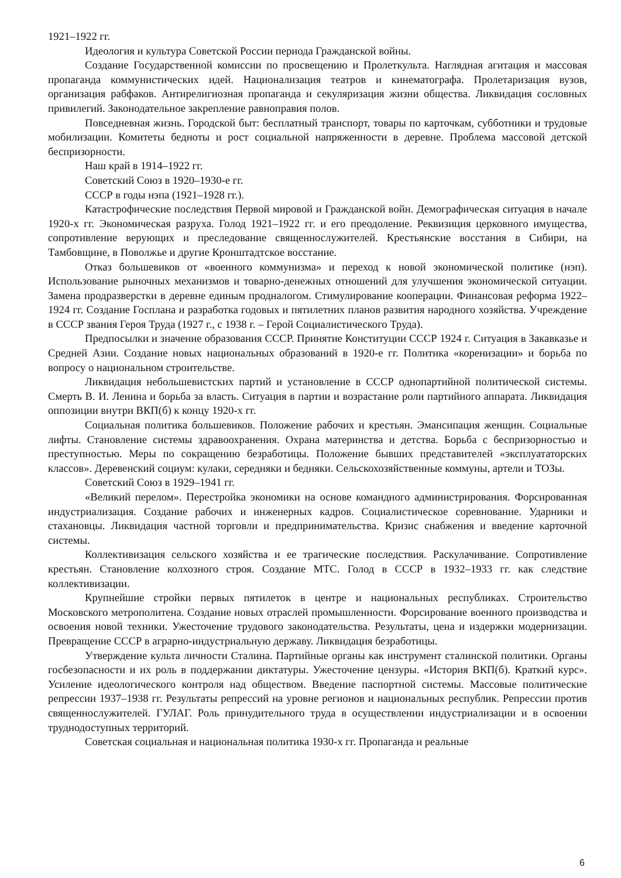1921–1922 гг.
Идеология и культура Советской России периода Гражданской войны.
Создание Государственной комиссии по просвещению и Пролеткульта. Наглядная агитация и массовая пропаганда коммунистических идей. Национализация театров и кинематографа. Пролетаризация вузов, организация рабфаков. Антирелигиозная пропаганда и секуляризация жизни общества. Ликвидация сословных привилегий. Законодательное закрепление равноправия полов.
Повседневная жизнь. Городской быт: бесплатный транспорт, товары по карточкам, субботники и трудовые мобилизации. Комитеты бедноты и рост социальной напряженности в деревне. Проблема массовой детской беспризорности.
Наш край в 1914–1922 гг.
Советский Союз в 1920–1930-е гг.
СССР в годы нэпа (1921–1928 гг.).
Катастрофические последствия Первой мировой и Гражданской войн. Демографическая ситуация в начале 1920-х гг. Экономическая разруха. Голод 1921–1922 гг. и его преодоление. Реквизиция церковного имущества, сопротивление верующих и преследование священнослужителей. Крестьянские восстания в Сибири, на Тамбовщине, в Поволжье и другие Кронштадтское восстание.
Отказ большевиков от «военного коммунизма» и переход к новой экономической политике (нэп). Использование рыночных механизмов и товарно-денежных отношений для улучшения экономической ситуации. Замена продразверстки в деревне единым продналогом. Стимулирование кооперации. Финансовая реформа 1922–1924 гг. Создание Госплана и разработка годовых и пятилетних планов развития народного хозяйства. Учреждение в СССР звания Героя Труда (1927 г., с 1938 г. – Герой Социалистического Труда).
Предпосылки и значение образования СССР. Принятие Конституции СССР 1924 г. Ситуация в Закавказье и Средней Азии. Создание новых национальных образований в 1920-е гг. Политика «коренизации» и борьба по вопросу о национальном строительстве.
Ликвидация небольшевистских партий и установление в СССР однопартийной политической системы. Смерть В. И. Ленина и борьба за власть. Ситуация в партии и возрастание роли партийного аппарата. Ликвидация оппозиции внутри ВКП(б) к концу 1920-х гг.
Социальная политика большевиков. Положение рабочих и крестьян. Эмансипация женщин. Социальные лифты. Становление системы здравоохранения. Охрана материнства и детства. Борьба с беспризорностью и преступностью. Меры по сокращению безработицы. Положение бывших представителей «эксплуататорских классов». Деревенский социум: кулаки, середняки и бедняки. Сельскохозяйственные коммуны, артели и ТОЗы.
Советский Союз в 1929–1941 гг.
«Великий перелом». Перестройка экономики на основе командного администрирования. Форсированная индустриализация. Создание рабочих и инженерных кадров. Социалистическое соревнование. Ударники и стахановцы. Ликвидация частной торговли и предпринимательства. Кризис снабжения и введение карточной системы.
Коллективизация сельского хозяйства и ее трагические последствия. Раскулачивание. Сопротивление крестьян. Становление колхозного строя. Создание МТС. Голод в СССР в 1932–1933 гг. как следствие коллективизации.
Крупнейшие стройки первых пятилеток в центре и национальных республиках. Строительство Московского метрополитена. Создание новых отраслей промышленности. Форсирование военного производства и освоения новой техники. Ужесточение трудового законодательства. Результаты, цена и издержки модернизации. Превращение СССР в аграрно-индустриальную державу. Ликвидация безработицы.
Утверждение культа личности Сталина. Партийные органы как инструмент сталинской политики. Органы госбезопасности и их роль в поддержании диктатуры. Ужесточение цензуры. «История ВКП(б). Краткий курс». Усиление идеологического контроля над обществом. Введение паспортной системы. Массовые политические репрессии 1937–1938 гг. Результаты репрессий на уровне регионов и национальных республик. Репрессии против священнослужителей. ГУЛАГ. Роль принудительного труда в осуществлении индустриализации и в освоении труднодоступных территорий.
Советская социальная и национальная политика 1930-х гг. Пропаганда и реальные
6